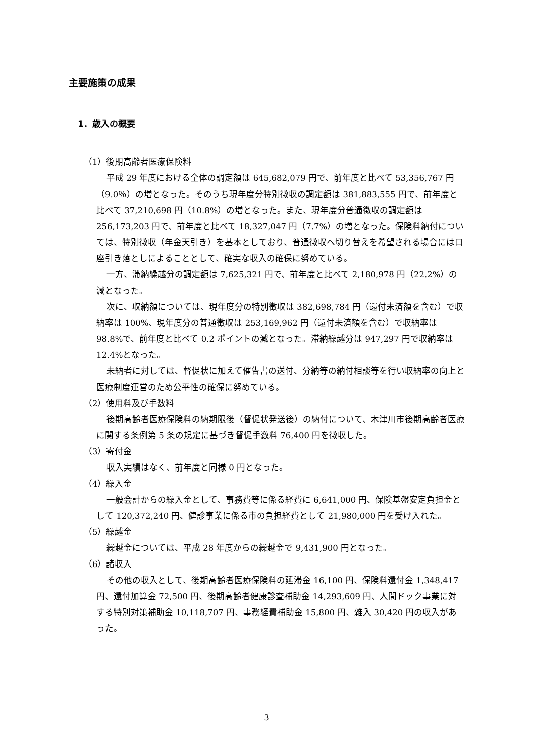主要施策の成果
1．歳入の概要
（1）後期高齢者医療保険料
平成 29 年度における全体の調定額は 645,682,079 円で、前年度と比べて 53,356,767 円（9.0％）の増となった。そのうち現年度分特別徴収の調定額は 381,883,555 円で、前年度と比べて 37,210,698 円（10.8%）の増となった。また、現年度分普通徴収の調定額は 256,173,203 円で、前年度と比べて 18,327,047 円（7.7%）の増となった。保険料納付については、特別徴収（年金天引き）を基本としており、普通徴収へ切り替えを希望される場合には口座引き落としによることとして、確実な収入の確保に努めている。
一方、滞納繰越分の調定額は 7,625,321 円で、前年度と比べて 2,180,978 円（22.2%）の減となった。
次に、収納額については、現年度分の特別徴収は 382,698,784 円（還付未済額を含む）で収納率は 100%、現年度分の普通徴収は 253,169,962 円（還付未済額を含む）で収納率は 98.8%で、前年度と比べて 0.2 ポイントの減となった。滞納繰越分は 947,297 円で収納率は 12.4%となった。
未納者に対しては、督促状に加えて催告書の送付、分納等の納付相談等を行い収納率の向上と医療制度運営のため公平性の確保に努めている。
（2）使用料及び手数料
後期高齢者医療保険料の納期限後（督促状発送後）の納付について、木津川市後期高齢者医療に関する条例第 5 条の規定に基づき督促手数料 76,400 円を徴収した。
（3）寄付金
収入実績はなく、前年度と同様 0 円となった。
（4）繰入金
一般会計からの繰入金として、事務費等に係る経費に 6,641,000 円、保険基盤安定負担金として 120,372,240 円、健診事業に係る市の負担経費として 21,980,000 円を受け入れた。
（5）繰越金
繰越金については、平成 28 年度からの繰越金で 9,431,900 円となった。
（6）諸収入
その他の収入として、後期高齢者医療保険料の延滞金 16,100 円、保険料還付金 1,348,417 円、還付加算金 72,500 円、後期高齢者健康診査補助金 14,293,609 円、人間ドック事業に対する特別対策補助金 10,118,707 円、事務経費補助金 15,800 円、雑入 30,420 円の収入があった。
3